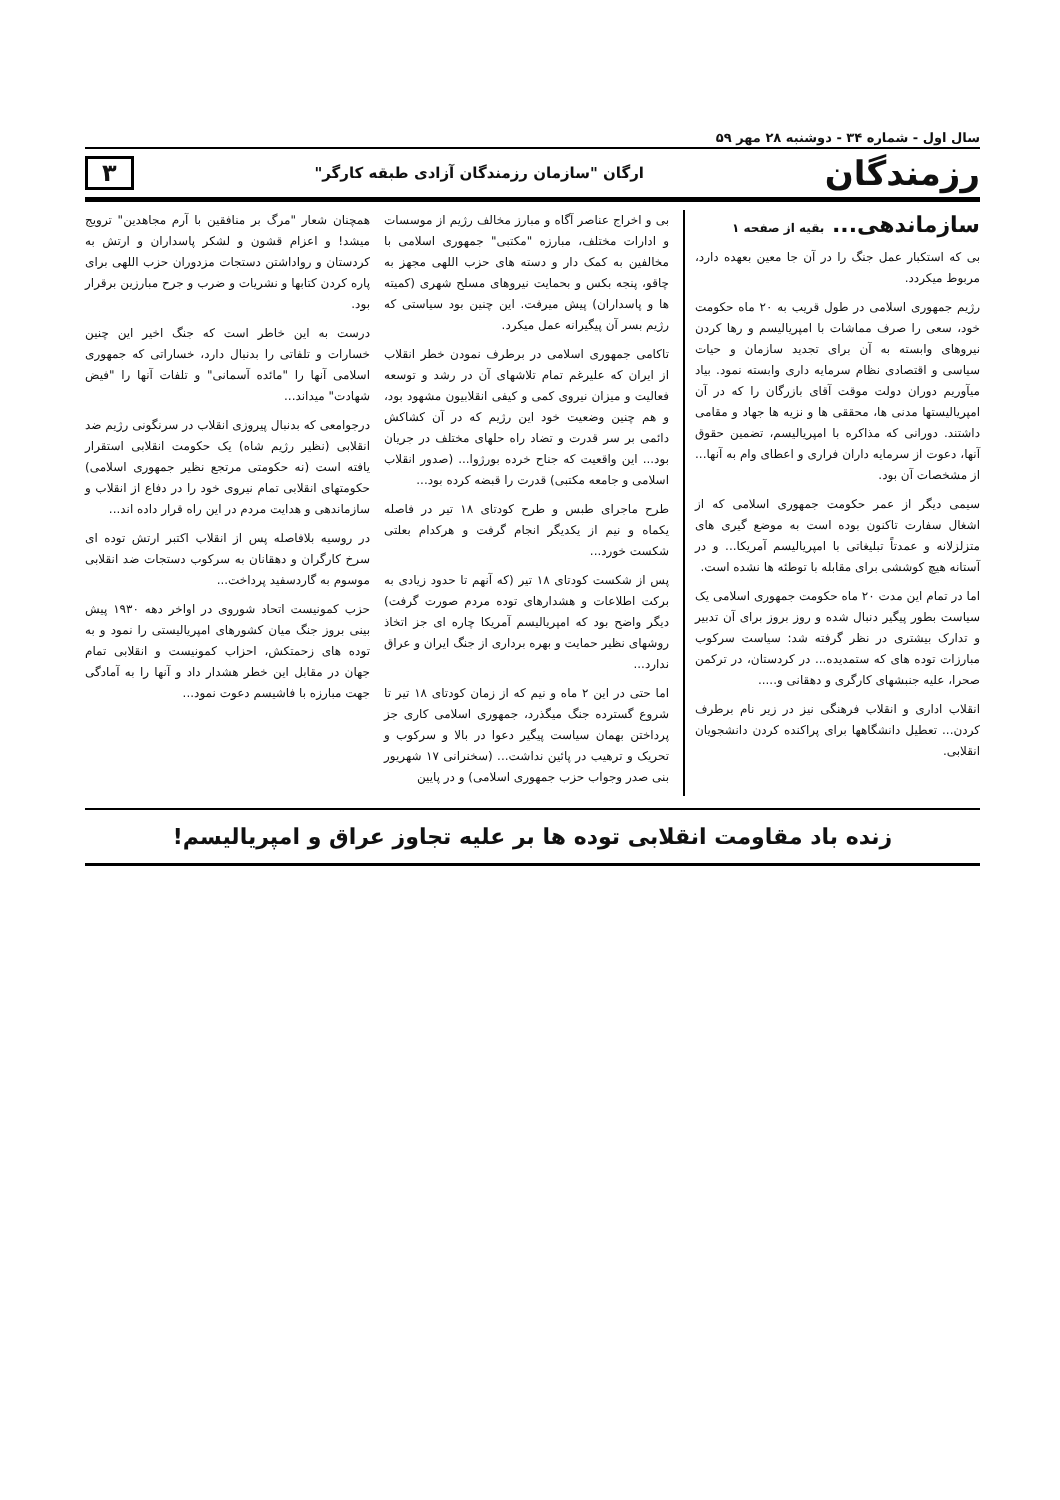سال اول - شماره ۳۴ - دوشنبه ۲۸ مهر ۵۹
رزمندگان ارگان "سازمان رزمندگان آزادی طبقه کارگر" ۳
سازماندهی... بقیه از صفحه ۱
بی که استکبار عمل جنگ را در آن جا معین بعهده دارد، مربوط میکردد.
رژیم جمهوری اسلامی در طول قریب به ۲۰ ماه حکومت خود، سعی را صرف مماشات با امپریالیسم و رها کردن نیروهای وابسته به آن برای تجدید سازمان و حیات سیاسی و اقتصادی نظام سرمایه داری وابسته نمود. بیاد میآوریم دوران دولت موقت آقای بازرگان را که در آن امپریالیستها مدنی ها، محققی ها و نزیه ها جهاد و مقامی داشتند. دورانی که مذاکره با امپریالیسم، تضمین حقوق آنها، دعوت از سرمایه داران فراری و اعطای وام به آنها... از مشخصات آن بود.
سیمی دیگر از عمر حکومت جمهوری اسلامی که از اشغال سفارت تاکنون بوده است به موضع گیری های متزلزلانه و عمدتاً تبلیغاتی با امپریالیسم آمریکا... و در آستانه هیچ کوششی برای مقابله با توطئه ها نشده است.
اما در تمام این مدت ۲۰ ماه حکومت جمهوری اسلامی یک سیاست بطور پیگیر دنبال شده و روز بروز برای آن تدبیر و تدارک بیشتری در نظر گرفته شد: سیاست سرکوب مبارزات توده های که ستمدیده... در کردستان، در ترکمن صحرا، علیه جنبشهای کارگری و دهقانی و.....
انقلاب اداری و انقلاب فرهنگی نیز در زیر نام برطرف کردن... تعطیل دانشگاهها برای پراکنده کردن دانشجویان انقلابی.
بی و اخراج عناصر آگاه و مبارز مخالف رژیم از موسسات و ادارات مختلف، مبارزه "مکتبی" جمهوری اسلامی با مخالفین به کمک دار و دسته های حزب اللهی مجهز به چاقو، پنجه بکس و بحمایت نیروهای مسلح شهری (کمیته ها و پاسداران) پیش میرفت. این چنین بود سیاستی که رژیم بسر آن پیگیرانه عمل میکرد.
تاکامی جمهوری اسلامی در برطرف نمودن خطر انقلاب از ایران که علیرغم تمام تلاشهای آن در رشد و توسعه فعالیت و میزان نیروی کمی و کیفی انقلابیون مشهود بود، و هم چنین وضعیت خود این رژیم که در آن کشاکش دائمی بر سر قدرت و تضاد راه حلهای مختلف در جریان بود... این واقعیت که جناح خرده بورژوا... (صدور انقلاب اسلامی و جامعه مکتبی) قدرت را قبضه کرده بود...
طرح ماجرای طبس و طرح کودتای ۱۸ تیر در فاصله یکماه و نیم از یکدیگر انجام گرفت و هرکدام بعلتی شکست خورد...
پس از شکست کودتای ۱۸ تیر (که آنهم تا حدود زیادی به برکت اطلاعات و هشدارهای توده مردم صورت گرفت) دیگر واضح بود که امپریالیسم آمریکا چاره ای جز اتخاذ روشهای نظیر حمایت و بهره برداری از جنگ ایران و عراق ندارد...
اما حتی در این ۲ ماه و نیم که از زمان کودتای ۱۸ تیر تا شروع گسترده جنگ میگذرد، جمهوری اسلامی کاری جز پرداختن بهمان سیاست پیگیر دعوا در بالا و سرکوب و تحریک و ترهیب در پائین نداشت... (سخنرانی ۱۷ شهریور بنی صدر وجواب حزب جمهوری اسلامی) و در پایین
همچنان شعار "مرگ بر منافقین با آرم مجاهدین" ترویج میشد! و اعزام قشون و لشکر پاسداران و ارتش به کردستان و رواداشتن دستجات مزدوران حزب اللهی برای پاره کردن کتابها و نشریات و ضرب و جرح مبارزین برقرار بود.
درست به این خاطر است که جنگ اخیر این چنین خسارات و تلفاتی را بدنبال دارد، خساراتی که جمهوری اسلامی آنها را "مائده آسمانی" و تلفات آنها را "فیض شهادت" میداند...
درجوامعی که بدنبال پیروزی انقلاب در سرنگونی رژیم ضد انقلابی (نظیر رژیم شاه) یک حکومت انقلابی استقرار یافته است (نه حکومتی مرتجع نظیر جمهوری اسلامی) حکومتهای انقلابی تمام نیروی خود را در دفاع از انقلاب و سازماندهی و هدایت مردم در این راه قرار داده اند...
در روسیه بلافاصله پس از انقلاب اکتبر ارتش توده ای سرخ کارگران و دهقانان به سرکوب دستجات ضد انقلابی موسوم به گاردسفید پرداخت...
حزب کمونیست اتحاد شوروی در اواخر دهه ۱۹۳۰ پیش بینی بروز جنگ میان کشورهای امپریالیستی را نمود و به توده های زحمتکش، احزاب کمونیست و انقلابی تمام جهان در مقابل این خطر هشدار داد و آنها را به آمادگی جهت مبارزه با فاشیسم دعوت نمود...
زنده باد مقاومت انقلابی توده ها بر علیه تجاوز عراق و امپریالیسم!